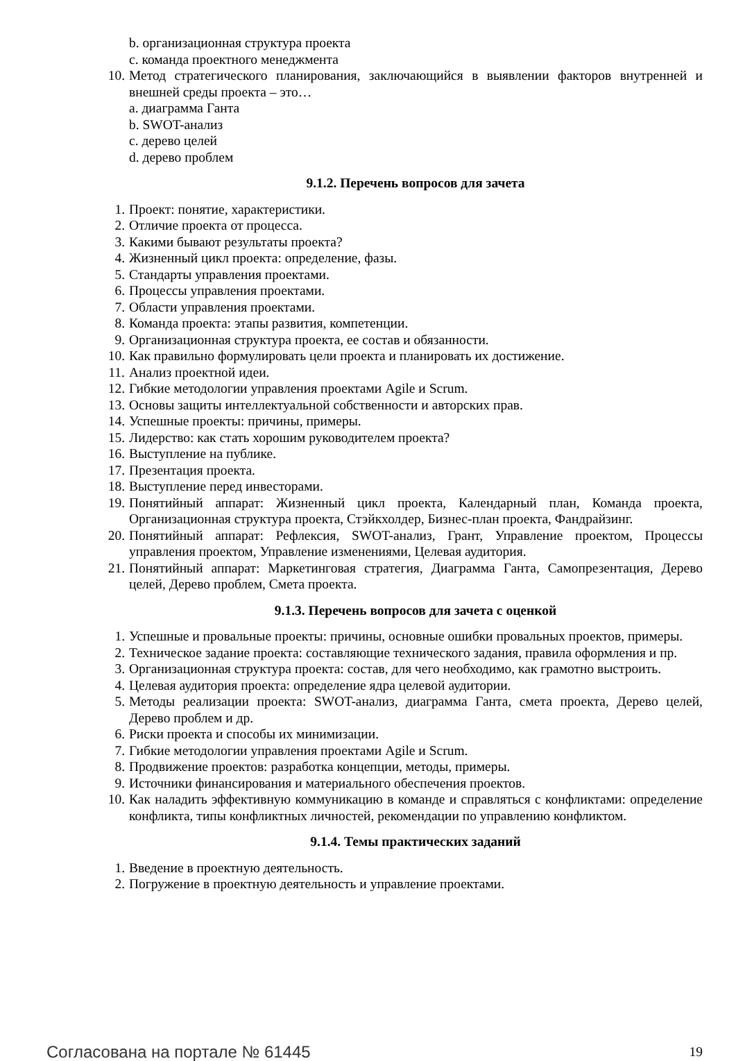b. организационная структура проекта
c. команда проектного менеджмента
10. Метод стратегического планирования, заключающийся в выявлении факторов внутренней и внешней среды проекта – это…
a. диаграмма Ганта
b. SWOT-анализ
c. дерево целей
d. дерево проблем
9.1.2. Перечень вопросов для зачета
1. Проект: понятие, характеристики.
2. Отличие проекта от процесса.
3. Какими бывают результаты проекта?
4. Жизненный цикл проекта: определение, фазы.
5. Стандарты управления проектами.
6. Процессы управления проектами.
7. Области управления проектами.
8. Команда проекта: этапы развития, компетенции.
9. Организационная структура проекта, ее состав и обязанности.
10. Как правильно формулировать цели проекта и планировать их достижение.
11. Анализ проектной идеи.
12. Гибкие методологии управления проектами Agile и Scrum.
13. Основы защиты интеллектуальной собственности и авторских прав.
14. Успешные проекты: причины, примеры.
15. Лидерство: как стать хорошим руководителем проекта?
16. Выступление на публике.
17. Презентация проекта.
18. Выступление перед инвесторами.
19. Понятийный аппарат: Жизненный цикл проекта, Календарный план, Команда проекта, Организационная структура проекта, Стэйкхолдер, Бизнес-план проекта, Фандрайзинг.
20. Понятийный аппарат: Рефлексия, SWOT-анализ, Грант, Управление проектом, Процессы управления проектом, Управление изменениями, Целевая аудитория.
21. Понятийный аппарат: Маркетинговая стратегия, Диаграмма Ганта, Самопрезентация, Дерево целей, Дерево проблем, Смета проекта.
9.1.3. Перечень вопросов для зачета с оценкой
1. Успешные и провальные проекты: причины, основные ошибки провальных проектов, примеры.
2. Техническое задание проекта: составляющие технического задания, правила оформления и пр.
3. Организационная структура проекта: состав, для чего необходимо, как грамотно выстроить.
4. Целевая аудитория проекта: определение ядра целевой аудитории.
5. Методы реализации проекта: SWOT-анализ, диаграмма Ганта, смета проекта, Дерево целей, Дерево проблем и др.
6. Риски проекта и способы их минимизации.
7. Гибкие методологии управления проектами Agile и Scrum.
8. Продвижение проектов: разработка концепции, методы, примеры.
9. Источники финансирования и материального обеспечения проектов.
10. Как наладить эффективную коммуникацию в команде и справляться с конфликтами: определение конфликта, типы конфликтных личностей, рекомендации по управлению конфликтом.
9.1.4. Темы практических заданий
1. Введение в проектную деятельность.
2. Погружение в проектную деятельность и управление проектами.
Согласована на портале № 61445 19